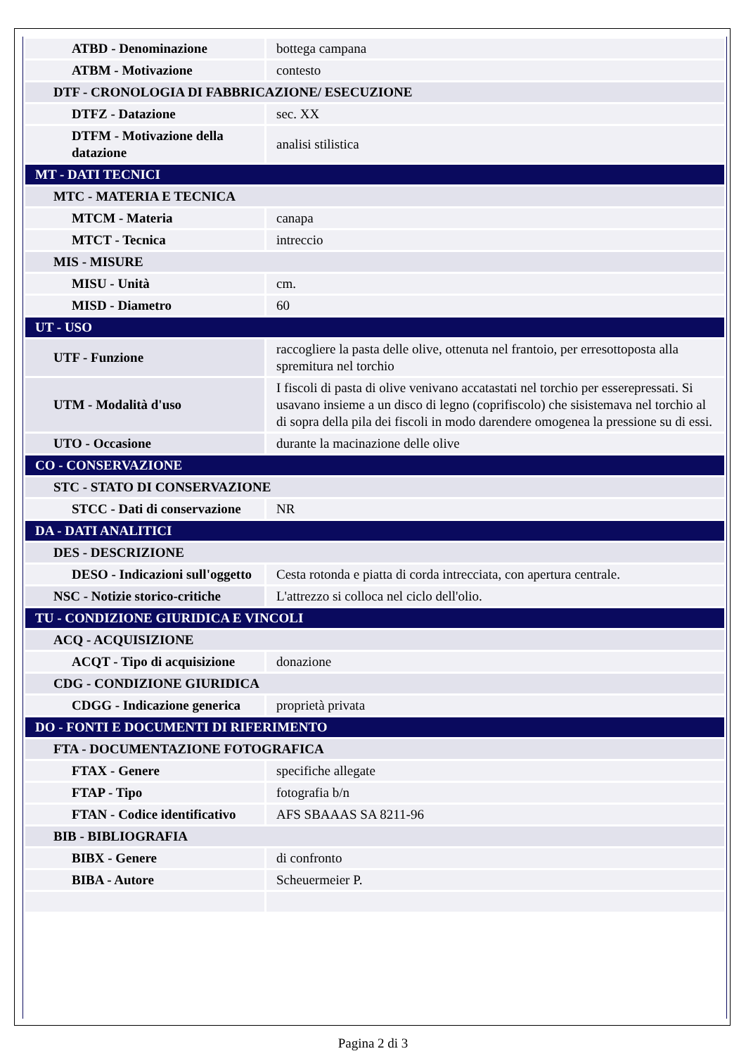| ATBD - Denominazione | bottega campana |
| ATBM - Motivazione | contesto |
| DTF - CRONOLOGIA DI FABBRICAZIONE/ ESECUZIONE | |
| DTFZ - Datazione | sec. XX |
| DTFM - Motivazione della datazione | analisi stilistica |
| MT - DATI TECNICI | |
| MTC - MATERIA E TECNICA | |
| MTCM - Materia | canapa |
| MTCT - Tecnica | intreccio |
| MIS - MISURE | |
| MISU - Unità | cm. |
| MISD - Diametro | 60 |
| UT - USO | |
| UTF - Funzione | raccogliere la pasta delle olive, ottenuta nel frantoio, per erresottoposta alla spremitura nel torchio |
| UTM - Modalità d'uso | I fiscoli di pasta di olive venivano accatastati nel torchio per esserepressati. Si usavano insieme a un disco di legno (coprifiscolo) che sisistemava nel torchio al di sopra della pila dei fiscoli in modo darendere omogenea la pressione su di essi. |
| UTO - Occasione | durante la macinazione delle olive |
| CO - CONSERVAZIONE | |
| STC - STATO DI CONSERVAZIONE | |
| STCC - Dati di conservazione | NR |
| DA - DATI ANALITICI | |
| DES - DESCRIZIONE | |
| DESO - Indicazioni sull'oggetto | Cesta rotonda e piatta di corda intrecciata, con apertura centrale. |
| NSC - Notizie storico-critiche | L'attrezzo si colloca nel ciclo dell'olio. |
| TU - CONDIZIONE GIURIDICA E VINCOLI | |
| ACQ - ACQUISIZIONE | |
| ACQT - Tipo di acquisizione | donazione |
| CDG - CONDIZIONE GIURIDICA | |
| CDGG - Indicazione generica | proprietà privata |
| DO - FONTI E DOCUMENTI DI RIFERIMENTO | |
| FTA - DOCUMENTAZIONE FOTOGRAFICA | |
| FTAX - Genere | specifiche allegate |
| FTAP - Tipo | fotografia b/n |
| FTAN - Codice identificativo | AFS SBAAAS SA 8211-96 |
| BIB - BIBLIOGRAFIA | |
| BIBX - Genere | di confronto |
| BIBA - Autore | Scheuermeier P. |
Pagina 2 di 3